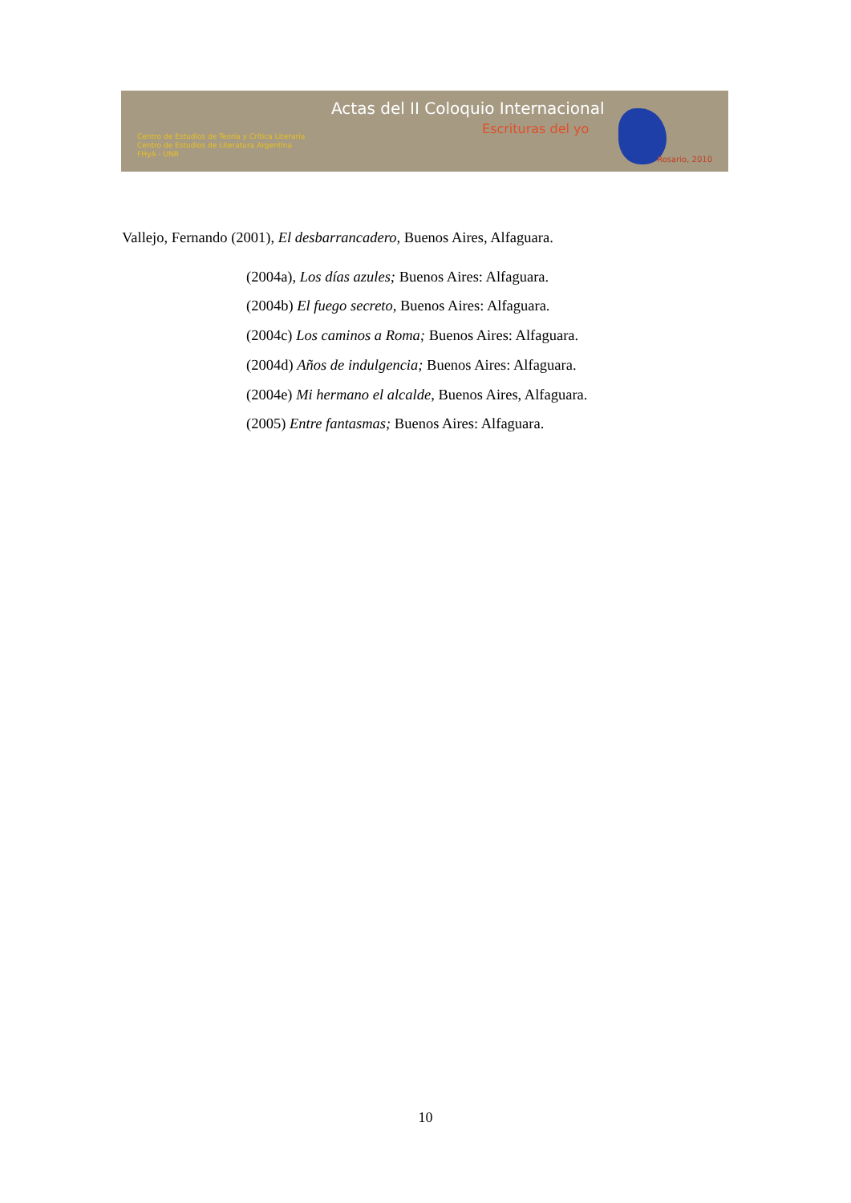Actas del II Coloquio Internacional
Escrituras del yo
Centro de Estudios de Teoría y Crítica Literaria
Centro de Estudios de Literatura Argentina
FHyA - UNR
Rosario, 2010
Vallejo, Fernando (2001), El desbarrancadero, Buenos Aires, Alfaguara.
(2004a), Los días azules; Buenos Aires: Alfaguara.
(2004b) El fuego secreto, Buenos Aires: Alfaguara.
(2004c) Los caminos a Roma; Buenos Aires: Alfaguara.
(2004d) Años de indulgencia; Buenos Aires: Alfaguara.
(2004e) Mi hermano el alcalde, Buenos Aires, Alfaguara.
(2005) Entre fantasmas; Buenos Aires: Alfaguara.
10